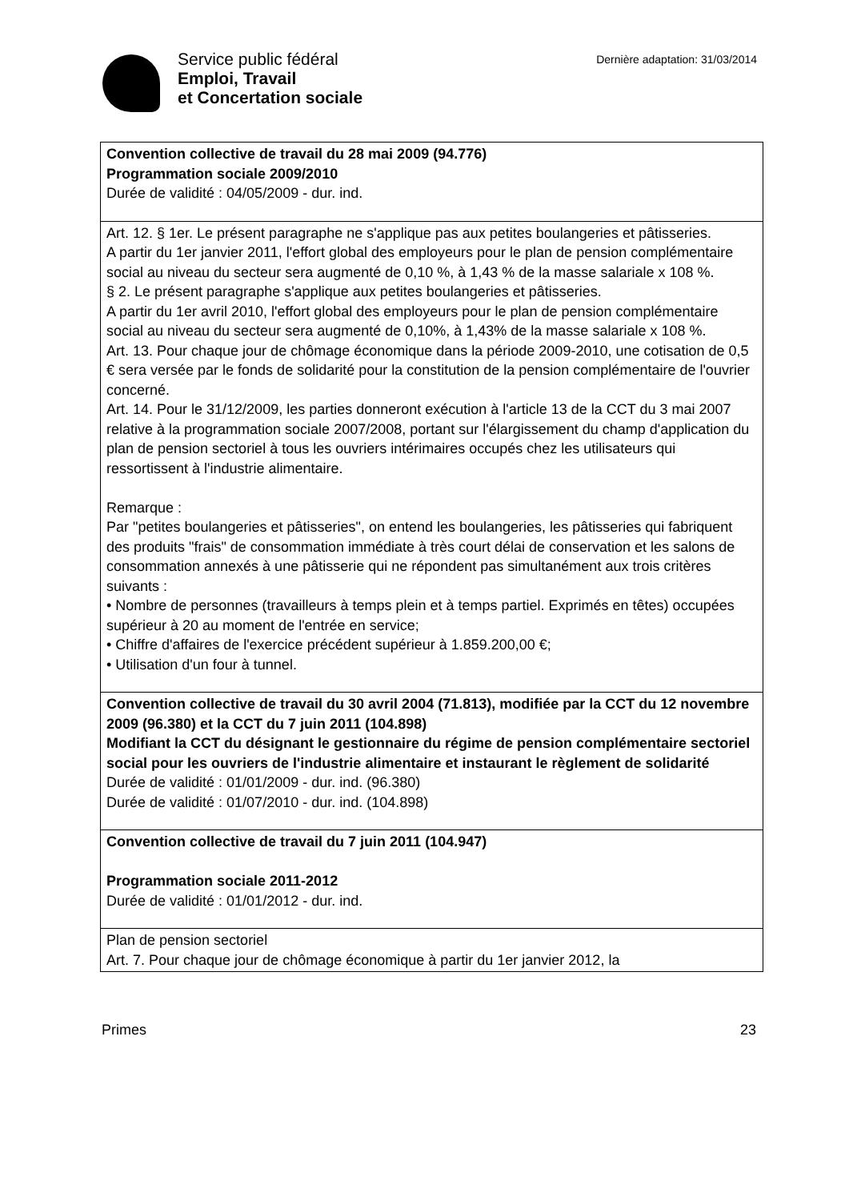Service public fédéral
Emploi, Travail
et Concertation sociale
Dernière adaptation: 31/03/2014
| Convention collective de travail du 28 mai 2009 (94.776) Programmation sociale 2009/2010 Durée de validité : 04/05/2009 - dur. ind. |
| Art. 12. § 1er. Le présent paragraphe ne s'applique pas aux petites boulangeries et pâtisseries. A partir du 1er janvier 2011, l'effort global des employeurs pour le plan de pension complémentaire social au niveau du secteur sera augmenté de 0,10 %, à 1,43 % de la masse salariale x 108 %. § 2. Le présent paragraphe s'applique aux petites boulangeries et pâtisseries. A partir du 1er avril 2010, l'effort global des employeurs pour le plan de pension complémentaire social au niveau du secteur sera augmenté de 0,10%, à 1,43% de la masse salariale x 108 %. Art. 13. Pour chaque jour de chômage économique dans la période 2009-2010, une cotisation de 0,5 € sera versée par le fonds de solidarité pour la constitution de la pension complémentaire de l'ouvrier concerné. Art. 14. Pour le 31/12/2009, les parties donneront exécution à l'article 13 de la CCT du 3 mai 2007 relative à la programmation sociale 2007/2008, portant sur l'élargissement du champ d'application du plan de pension sectoriel à tous les ouvriers intérimaires occupés chez les utilisateurs qui ressortissent à l'industrie alimentaire. Remarque : Par "petites boulangeries et pâtisseries", on entend les boulangeries, les pâtisseries qui fabriquent des produits "frais" de consommation immédiate à très court délai de conservation et les salons de consommation annexés à une pâtisserie qui ne répondent pas simultanément aux trois critères suivants : • Nombre de personnes (travailleurs à temps plein et à temps partiel. Exprimés en têtes) occupées supérieur à 20 au moment de l'entrée en service; • Chiffre d'affaires de l'exercice précédent supérieur à 1.859.200,00 €; • Utilisation d'un four à tunnel. |
| Convention collective de travail du 30 avril 2004 (71.813), modifiée par la CCT du 12 novembre 2009 (96.380) et la CCT du 7 juin 2011 (104.898) Modifiant la CCT du désignant le gestionnaire du régime de pension complémentaire sectoriel social pour les ouvriers de l'industrie alimentaire et instaurant le règlement de solidarité Durée de validité : 01/01/2009 - dur. ind. (96.380) Durée de validité : 01/07/2010 - dur. ind. (104.898) |
| Convention collective de travail du 7 juin 2011 (104.947) Programmation sociale 2011-2012 Durée de validité : 01/01/2012 - dur. ind. |
| Plan de pension sectoriel Art. 7. Pour chaque jour de chômage économique à partir du 1er janvier 2012, la |
Primes 23